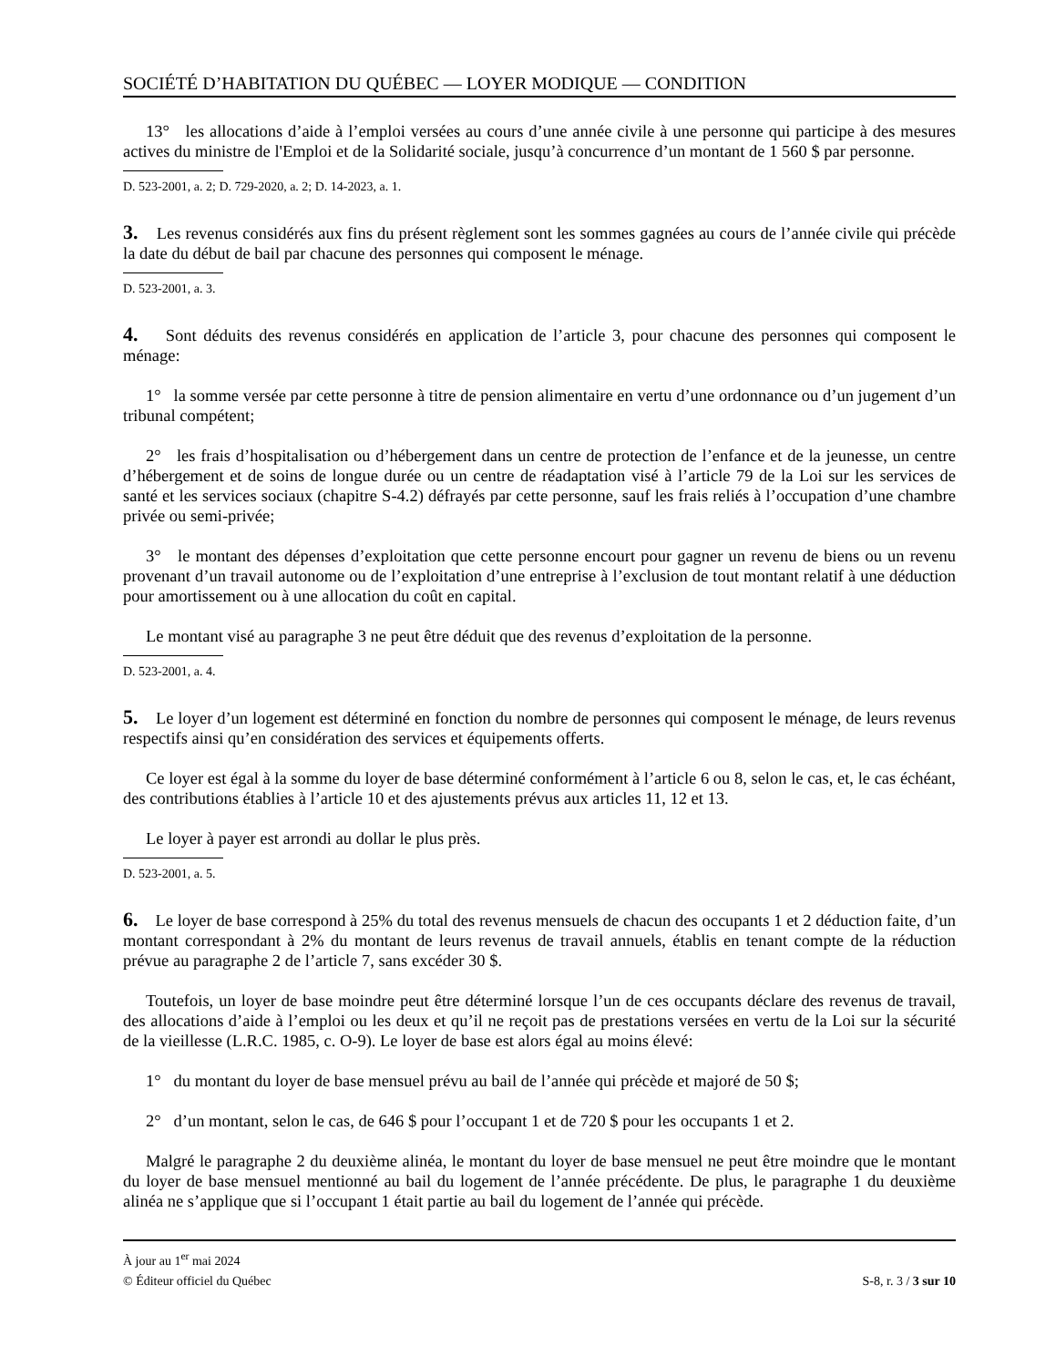SOCIÉTÉ D’HABITATION DU QUÉBEC — LOYER MODIQUE — CONDITION
13° les allocations d’aide à l’emploi versées au cours d’une année civile à une personne qui participe à des mesures actives du ministre de l'Emploi et de la Solidarité sociale, jusqu’à concurrence d’un montant de 1 560 $ par personne.
D. 523-2001, a. 2; D. 729-2020, a. 2; D. 14-2023, a. 1.
3. Les revenus considérés aux fins du présent règlement sont les sommes gagnées au cours de l’année civile qui précède la date du début de bail par chacune des personnes qui composent le ménage.
D. 523-2001, a. 3.
4. Sont déduits des revenus considérés en application de l’article 3, pour chacune des personnes qui composent le ménage:
1° la somme versée par cette personne à titre de pension alimentaire en vertu d’une ordonnance ou d’un jugement d’un tribunal compétent;
2° les frais d’hospitalisation ou d’hébergement dans un centre de protection de l’enfance et de la jeunesse, un centre d’hébergement et de soins de longue durée ou un centre de réadaptation visé à l’article 79 de la Loi sur les services de santé et les services sociaux (chapitre S-4.2) défrayés par cette personne, sauf les frais reliés à l’occupation d’une chambre privée ou semi-privée;
3° le montant des dépenses d’exploitation que cette personne encourt pour gagner un revenu de biens ou un revenu provenant d’un travail autonome ou de l’exploitation d’une entreprise à l’exclusion de tout montant relatif à une déduction pour amortissement ou à une allocation du coût en capital.
Le montant visé au paragraphe 3 ne peut être déduit que des revenus d’exploitation de la personne.
D. 523-2001, a. 4.
5. Le loyer d’un logement est déterminé en fonction du nombre de personnes qui composent le ménage, de leurs revenus respectifs ainsi qu’en considération des services et équipements offerts.
Ce loyer est égal à la somme du loyer de base déterminé conformément à l’article 6 ou 8, selon le cas, et, le cas échéant, des contributions établies à l’article 10 et des ajustements prévus aux articles 11, 12 et 13.
Le loyer à payer est arrondi au dollar le plus près.
D. 523-2001, a. 5.
6. Le loyer de base correspond à 25% du total des revenus mensuels de chacun des occupants 1 et 2 déduction faite, d’un montant correspondant à 2% du montant de leurs revenus de travail annuels, établis en tenant compte de la réduction prévue au paragraphe 2 de l’article 7, sans excéder 30 $.
Toutefois, un loyer de base moindre peut être déterminé lorsque l’un de ces occupants déclare des revenus de travail, des allocations d’aide à l’emploi ou les deux et qu’il ne reçoit pas de prestations versées en vertu de la Loi sur la sécurité de la vieillesse (L.R.C. 1985, c. O-9). Le loyer de base est alors égal au moins élevé:
1° du montant du loyer de base mensuel prévu au bail de l’année qui précède et majoré de 50 $;
2° d’un montant, selon le cas, de 646 $ pour l’occupant 1 et de 720 $ pour les occupants 1 et 2.
Malgré le paragraphe 2 du deuxième alinéa, le montant du loyer de base mensuel ne peut être moindre que le montant du loyer de base mensuel mentionné au bail du logement de l’année précédente. De plus, le paragraphe 1 du deuxième alinéa ne s’applique que si l’occupant 1 était partie au bail du logement de l’année qui précède.
À jour au 1<sup>er</sup> mai 2024
© Éditeur officiel du Québec S-8, r. 3 / 3 sur 10